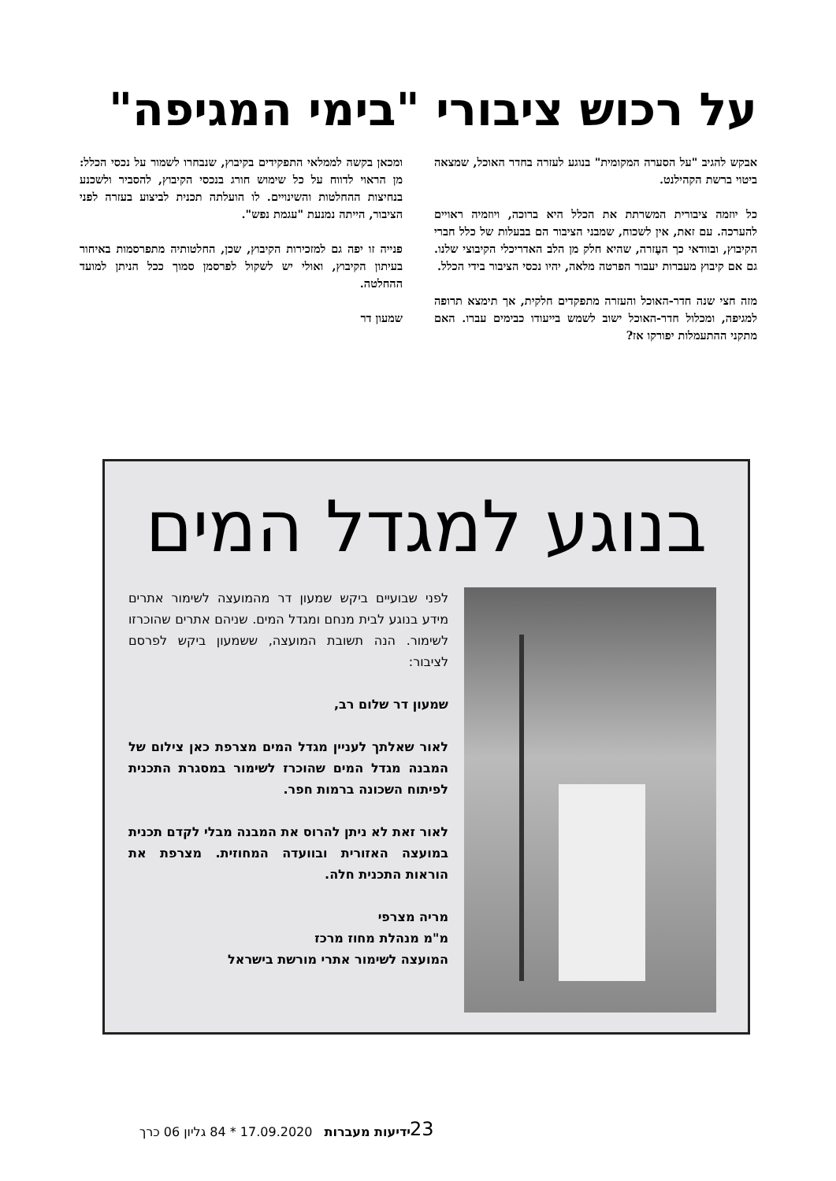על רכוש ציבורי "בימי המגיפה"
אבקש להגיב "על הסערה המקומית" בנוגע לעזרה בחדר האוכל, שמצאה ביטוי ברשת הקהילנט.
כל יוזמה ציבורית המשרתת את הכלל היא ברוכה, ויוזמיה ראויים להערכה. עם זאת, אין לשכוח, שמבני הציבור הם בבעלות של כלל חברי הקיבוץ, ובוודאי כך העֶזרה, שהיא חלק מן הלב האדריכלי הקיבוצי שלנו. גם אם קיבוץ מעברות יעבור הפרטה מלאה, יהיו נכסי הציבור בידי הכלל.
מזה חצי שנה חדר-האוכל והעזרה מתפקדים חלקית, אך תימצא תרופה למגיפה, ומכלול חדר-האוכל ישוב לשמש בייעודו כבימים עברו. האם מתקני ההתעמלות יפורקו אז?
ומכאן בקשה לממלאי התפקידים בקיבוץ, שנבחרו לשמור על נכסי הכלל: מן הראוי לדווח על כל שימוש חורג בנכסי הקיבוץ, להסביר ולשכנע בנחיצות ההחלטות והשינויים. לו הועלתה תכנית לביצוע בעזרה לפני הציבור, הייתה נמנעת "עגמת נפש".
פנייה זו יפה גם למזכירות הקיבוץ, שכן, החלטותיה מתפרסמות באיחור בעיתון הקיבוץ, ואולי יש לשקול לפרסמן סמוך ככל הניתן למועד ההחלטה.
שמעון דר
בנוגע למגדל המים
לפני שבועיים ביקש שמעון דר מהמועצה לשימור אתרים מידע בנוגע לבית מנחם ומגדל המים. שניהם אתרים שהוכרזו לשימור. הנה תשובת המועצה, ששמעון ביקש לפרסם לציבור:
שמעון דר שלום רב,
לאור שאלתך לעניין מגדל המים מצרפת כאן צילום של המבנה מגדל המים שהוכרז לשימור במסגרת התכנית לפיתוח השכונה ברמות חפר.
לאור זאת לא ניתן להרוס את המבנה מבלי לקדם תכנית במועצה האזורית ובוועדה המחוזית. מצרפת את הוראות התכנית חלה.
מריה מצרפי
מ"מ מנהלת מחוז מרכז
המועצה לשימור אתרי מורשת בישראל
ידיעות מעברות 17.09.2020 * 84 גליון 06 כרך
23